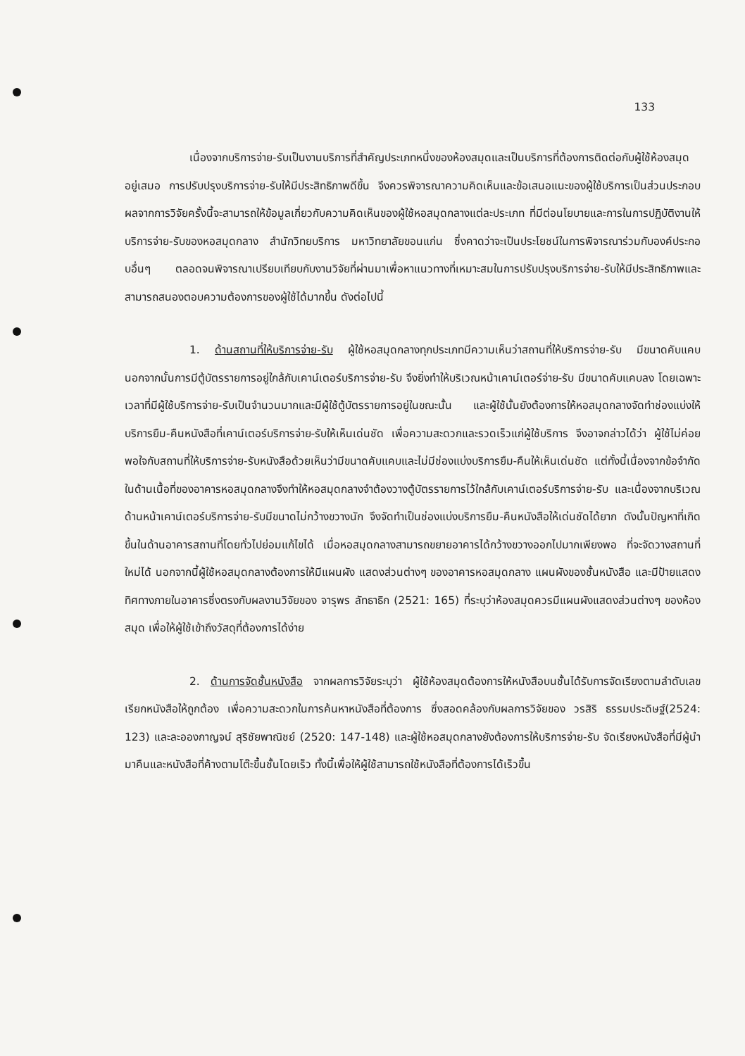133
เนื่องจากบริการจ่าย-รับเป็นงานบริการที่สำคัญประเภทหนึ่งของห้องสมุดและเป็นบริการที่ต้องการติดต่อกับผู้ใช้ห้องสมุดอยู่เสมอ การปรับปรุงบริการจ่าย-รับให้มีประสิทธิภาพดีขึ้น จึงควรพิจารณาความคิดเห็นและข้อเสนอแนะของผู้ใช้บริการเป็นส่วนประกอบ ผลจากการวิจัยครั้งนี้จะสามารถให้ข้อมูลเกี่ยวกับความคิดเห็นของผู้ใช้หอสมุดกลางแต่ละประเภท ที่มีต่อนโยบายและการในการปฏิบัติงานให้บริการจ่าย-รับของหอสมุดกลาง สำนักวิทยบริการ มหาวิทยาลัยขอนแก่น ซึ่งคาดว่าจะเป็นประโยชน์ในการพิจารณาร่วมกับองค์ประกอบอื่นๆ ตลอดจนพิจารณาเปรียบเทียบกับงานวิจัยที่ผ่านมาเพื่อหาแนวทางที่เหมาะสมในการปรับปรุงบริการจ่าย-รับให้มีประสิทธิภาพและสามารถสนองตอบความต้องการของผู้ใช้ได้มากขึ้น ดังต่อไปนี้
1. ด้านสถานที่ให้บริการจ่าย-รับ ผู้ใช้หอสมุดกลางทุกประเภทมีความเห็นว่าสถานที่ให้บริการจ่าย-รับ มีขนาดคับแคบ นอกจากนั้นการมีตู้บัตรรายการอยู่ใกล้กับเคาน์เตอร์บริการจ่าย-รับ จึงยิ่งทำให้บริเวณหน้าเคาน์เตอร์จ่าย-รับ มีขนาดคับแคบลง โดยเฉพาะเวลาที่มีผู้ใช้บริการจ่าย-รับเป็นจำนวนมากและมีผู้ใช้ตู้บัตรรายการอยู่ในขณะนั้น และผู้ใช้นั้นยังต้องการให้หอสมุดกลางจัดทำช่องแบ่งให้บริการยืม-คืนหนังสือที่เคาน์เตอร์บริการจ่าย-รับให้เห็นเด่นชัด เพื่อความสะดวกและรวดเร็วแก่ผู้ใช้บริการ จึงอาจกล่าวได้ว่า ผู้ใช้ไม่ค่อยพอใจกับสถานที่ให้บริการจ่าย-รับหนังสือด้วยเห็นว่ามีขนาดคับแคบและไม่มีช่องแบ่งบริการยืม-คืนให้เห็นเด่นชัด แต่ทั้งนี้เนื่องจากข้อจำกัดในด้านเนื้อที่ของอาคารหอสมุดกลางจึงทำให้หอสมุดกลางจำต้องวางตู้บัตรรายการไว้ใกล้กับเคาน์เตอร์บริการจ่าย-รับ และเนื่องจากบริเวณด้านหน้าเคาน์เตอร์บริการจ่าย-รับมีขนาดไม่กว้างขวางนัก จึงจัดทำเป็นช่องแบ่งบริการยืม-คืนหนังสือให้เด่นชัดได้ยาก ดังนั้นปัญหาที่เกิดขึ้นในด้านอาคารสถานที่โดยทั่วไปย่อมแก้ไขได้ เมื่อหอสมุดกลางสามารถขยายอาคารได้กว้างขวางออกไปมากเพียงพอ ที่จะจัดวางสถานที่ใหม่ได้ นอกจากนี้ผู้ใช้หอสมุดกลางต้องการให้มีแผนผัง แสดงส่วนต่างๆ ของอาคารหอสมุดกลาง แผนผังของชั้นหนังสือ และมีป้ายแสดงทิศทางภายในอาคารซึ่งตรงกับผลงานวิจัยของ จารุพร ลัทธาธิก (2521: 165) ที่ระบุว่าห้องสมุดควรมีแผนผังแสดงส่วนต่างๆ ของห้องสมุด เพื่อให้ผู้ใช้เข้าถึงวัสดุที่ต้องการได้ง่าย
2. ด้านการจัดชั้นหนังสือ จากผลการวิจัยระบุว่า ผู้ใช้ห้องสมุดต้องการให้หนังสือบนชั้นได้รับการจัดเรียงตามลำดับเลขเรียกหนังสือให้ถูกต้อง เพื่อความสะดวกในการค้นหาหนังสือที่ต้องการ ซึ่งสอดคล้องกับผลการวิจัยของ วรสิริ ธรรมประดิษฐ์(2524: 123) และละอองกาญจน์ สุริชัยพาณิชย์ (2520: 147-148) และผู้ใช้หอสมุดกลางยังต้องการให้บริการจ่าย-รับ จัดเรียงหนังสือที่มีผู้นำมาคืนและหนังสือที่ค้างตามโต๊ะขึ้นชั้นโดยเร็ว ทั้งนี้เพื่อให้ผู้ใช้สามารถใช้หนังสือที่ต้องการได้เร็วขึ้น